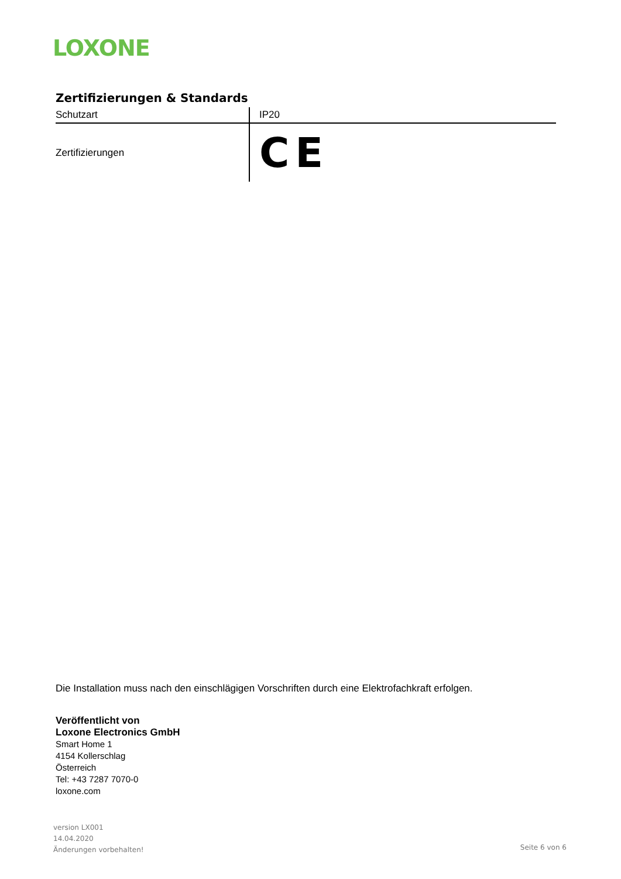LOXONE
Zertifizierungen & Standards
| Schutzart | IP20 |
| Zertifizierungen | CE |
Die Installation muss nach den einschlägigen Vorschriften durch eine Elektrofachkraft erfolgen.
Veröffentlicht von
Loxone Electronics GmbH
Smart Home 1
4154 Kollerschlag
Österreich
Tel: +43 7287 7070-0
loxone.com
version LX001
14.04.2020
Änderungen vorbehalten!
Seite 6 von 6